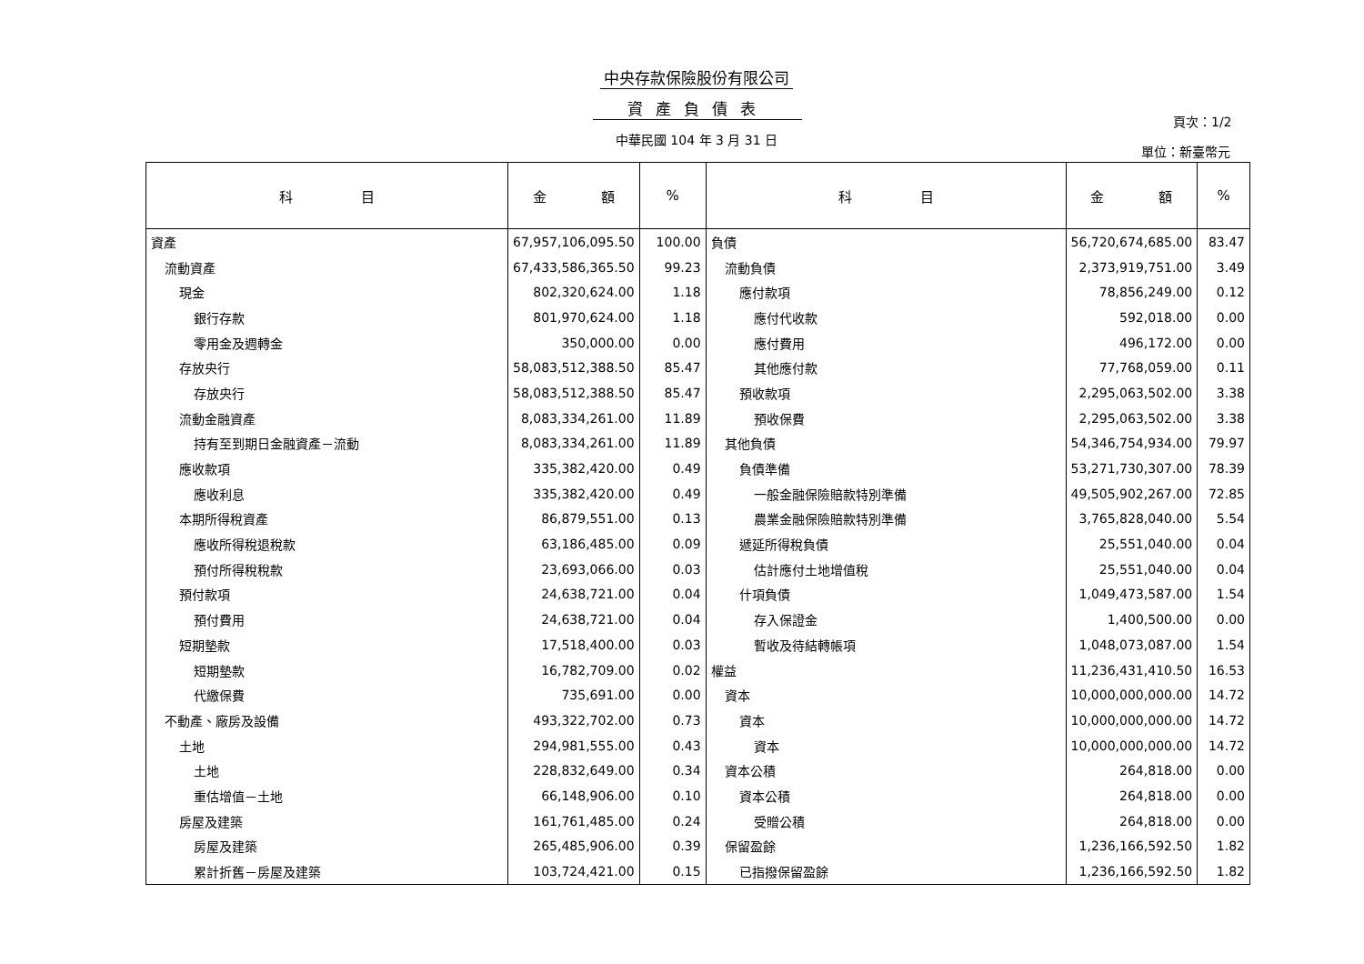中央存款保險股份有限公司
資產負債表
中華民國 104 年 3 月 31 日
頁次：1/2
單位：新臺幣元
| 科 目 | 金 額 | % | 科 目 | 金 額 | % |
| --- | --- | --- | --- | --- | --- |
| 資產 | 67,957,106,095.50 | 100.00 | 負債 | 56,720,674,685.00 | 83.47 |
| 流動資產 | 67,433,586,365.50 | 99.23 | 流動負債 | 2,373,919,751.00 | 3.49 |
| 現金 | 802,320,624.00 | 1.18 | 應付款項 | 78,856,249.00 | 0.12 |
| 銀行存款 | 801,970,624.00 | 1.18 | 應付代收款 | 592,018.00 | 0.00 |
| 零用金及週轉金 | 350,000.00 | 0.00 | 應付費用 | 496,172.00 | 0.00 |
| 存放央行 | 58,083,512,388.50 | 85.47 | 其他應付款 | 77,768,059.00 | 0.11 |
| 存放央行 | 58,083,512,388.50 | 85.47 | 預收款項 | 2,295,063,502.00 | 3.38 |
| 流動金融資產 | 8,083,334,261.00 | 11.89 | 預收保費 | 2,295,063,502.00 | 3.38 |
| 持有至到期日金融資產－流動 | 8,083,334,261.00 | 11.89 | 其他負債 | 54,346,754,934.00 | 79.97 |
| 應收款項 | 335,382,420.00 | 0.49 | 負債準備 | 53,271,730,307.00 | 78.39 |
| 應收利息 | 335,382,420.00 | 0.49 | 一般金融保險賠款特別準備 | 49,505,902,267.00 | 72.85 |
| 本期所得稅資產 | 86,879,551.00 | 0.13 | 農業金融保險賠款特別準備 | 3,765,828,040.00 | 5.54 |
| 應收所得稅退稅款 | 63,186,485.00 | 0.09 | 遞延所得稅負債 | 25,551,040.00 | 0.04 |
| 預付所得稅稅款 | 23,693,066.00 | 0.03 | 估計應付土地增值稅 | 25,551,040.00 | 0.04 |
| 預付款項 | 24,638,721.00 | 0.04 | 什項負債 | 1,049,473,587.00 | 1.54 |
| 預付費用 | 24,638,721.00 | 0.04 | 存入保證金 | 1,400,500.00 | 0.00 |
| 短期墊款 | 17,518,400.00 | 0.03 | 暫收及待結轉帳項 | 1,048,073,087.00 | 1.54 |
| 短期墊款 | 16,782,709.00 | 0.02 | 權益 | 11,236,431,410.50 | 16.53 |
| 代繳保費 | 735,691.00 | 0.00 | 資本 | 10,000,000,000.00 | 14.72 |
| 不動產、廠房及設備 | 493,322,702.00 | 0.73 | 資本 | 10,000,000,000.00 | 14.72 |
| 土地 | 294,981,555.00 | 0.43 | 資本 | 10,000,000,000.00 | 14.72 |
| 土地 | 228,832,649.00 | 0.34 | 資本公積 | 264,818.00 | 0.00 |
| 重估增值－土地 | 66,148,906.00 | 0.10 | 資本公積 | 264,818.00 | 0.00 |
| 房屋及建築 | 161,761,485.00 | 0.24 | 受贈公積 | 264,818.00 | 0.00 |
| 房屋及建築 | 265,485,906.00 | 0.39 | 保留盈餘 | 1,236,166,592.50 | 1.82 |
| 累計折舊－房屋及建築 | 103,724,421.00 | 0.15 | 已指撥保留盈餘 | 1,236,166,592.50 | 1.82 |